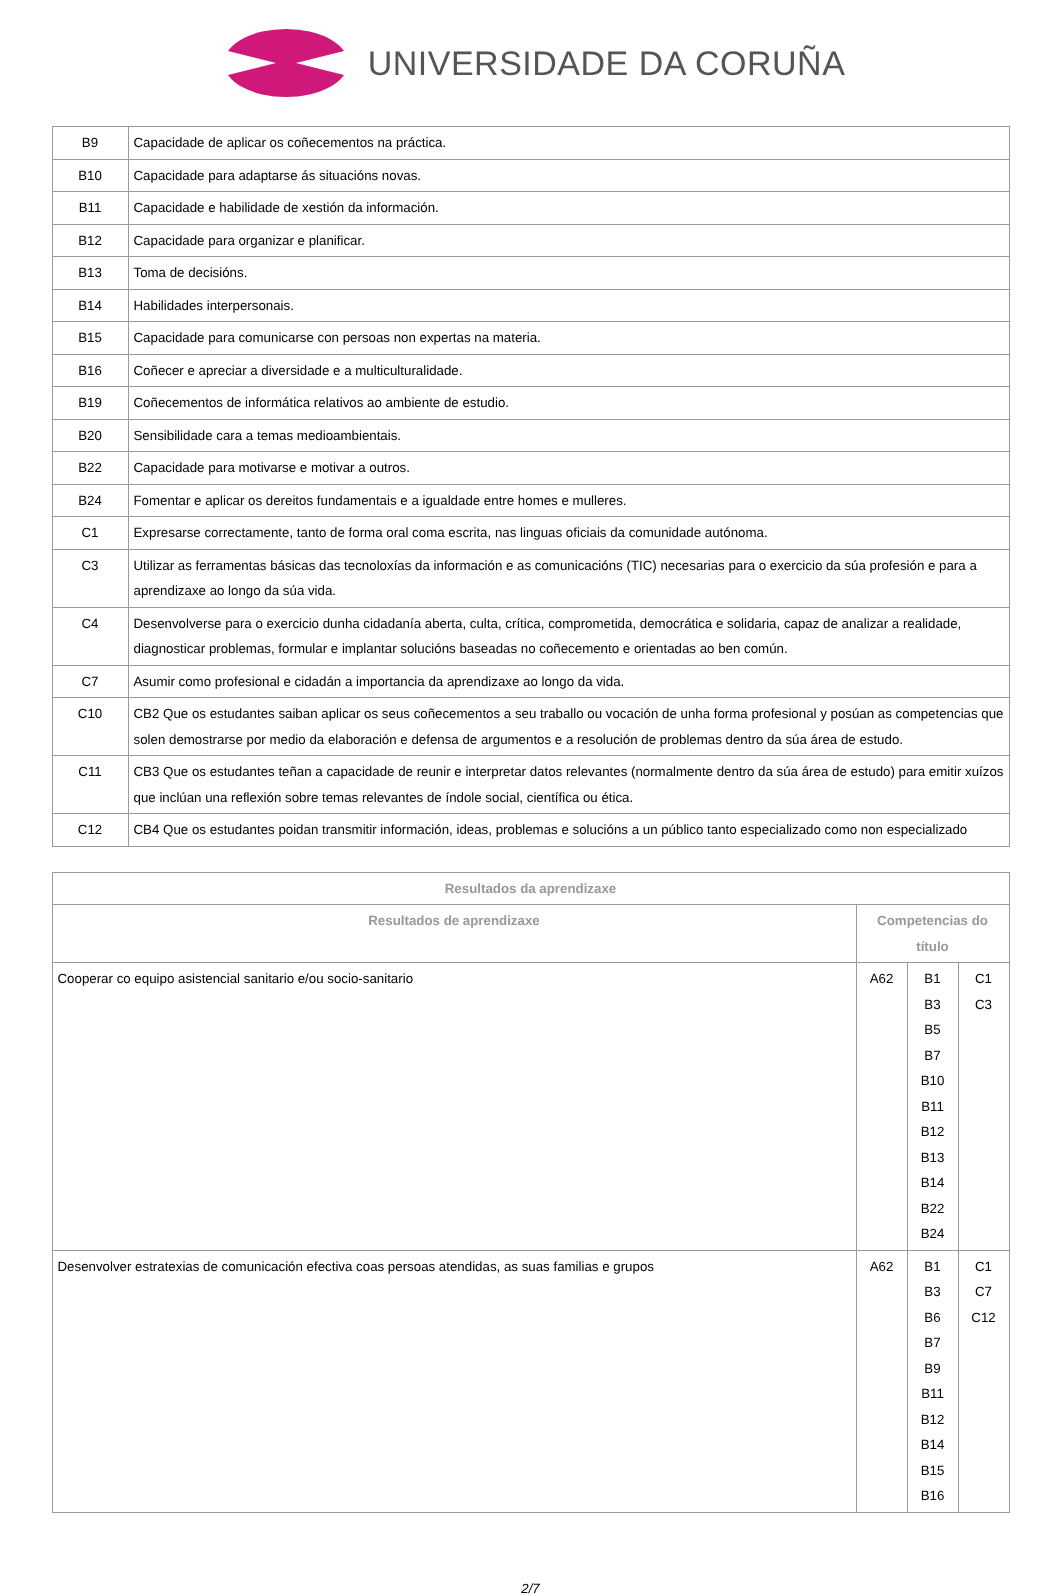UNIVERSIDADE DA CORUÑA
| B9 | Capacidade de aplicar os coñecementos na práctica. |
| B10 | Capacidade para adaptarse ás situacións novas. |
| B11 | Capacidade e habilidade de xestión da información. |
| B12 | Capacidade para organizar e planificar. |
| B13 | Toma de decisións. |
| B14 | Habilidades interpersonais. |
| B15 | Capacidade para comunicarse con persoas non expertas na materia. |
| B16 | Coñecer e apreciar a diversidade e a multiculturalidade. |
| B19 | Coñecementos de informática relativos ao ambiente de estudio. |
| B20 | Sensibilidade cara a temas medioambientais. |
| B22 | Capacidade para motivarse e motivar a outros. |
| B24 | Fomentar e aplicar os dereitos fundamentais e a igualdade entre homes e mulleres. |
| C1 | Expresarse correctamente, tanto de forma oral coma escrita, nas linguas oficiais da comunidade autónoma. |
| C3 | Utilizar as ferramentas básicas das tecnoloxías da información e as comunicacións (TIC) necesarias para o exercicio da súa profesión e para a aprendizaxe ao longo da súa vida. |
| C4 | Desenvolverse para o exercicio dunha cidadanía aberta, culta, crítica, comprometida, democrática e solidaria, capaz de analizar a realidade, diagnosticar problemas, formular e implantar solucións baseadas no coñecemento e orientadas ao ben común. |
| C7 | Asumir como profesional e cidadán a importancia da aprendizaxe ao longo da vida. |
| C10 | CB2 Que os estudantes saiban aplicar os seus coñecementos a seu traballo ou vocación de unha forma profesional y posúan as competencias que solen demostrarse por medio da elaboración e defensa de argumentos e a resolución de problemas dentro da súa área de estudo. |
| C11 | CB3 Que os estudantes teñan a capacidade de reunir e interpretar datos relevantes (normalmente dentro da súa área de estudo) para emitir xuízos que inclúan una reflexión sobre temas relevantes de índole social, científica ou ética. |
| C12 | CB4 Que os estudantes poidan transmitir información, ideas, problemas e solucións a un público tanto especializado como non especializado |
| Resultados da aprendizaxe | | | |
| --- | --- | --- | --- |
| Resultados de aprendizaxe | Competencias do título | | |
| Cooperar co equipo asistencial sanitario e/ou socio-sanitario | A62 | B1 B3 B5 B7 B10 B11 B12 B13 B14 B22 B24 | C1 C3 |
| Desenvolver estratexias de comunicación efectiva coas persoas atendidas, as suas familias e grupos | A62 | B1 B3 B6 B7 B9 B11 B12 B14 B15 B16 | C1 C7 C12 |
2/7